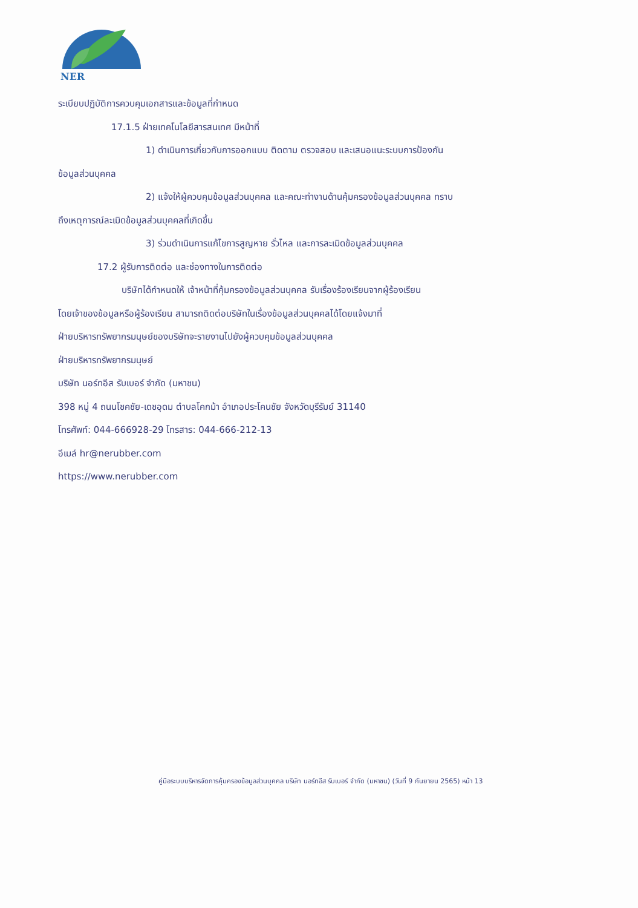NER
ระเบียบปฏิบัติการควบคุมเอกสารและข้อมูลที่กำหนด
17.1.5 ฝ่ายเทคโนโลยีสารสนเทศ มีหน้าที่
1) ดำเนินการเกี่ยวกับการออกแบบ ติดตาม ตรวจสอบ และเสนอแนะระบบการป้องกัน
ข้อมูลส่วนบุคคล
2) แจ้งให้ผู้ควบคุมข้อมูลส่วนบุคคล และคณะทำงานด้านคุ้มครองข้อมูลส่วนบุคคล ทราบ
ถึงเหตุการณ์ละเมิดข้อมูลส่วนบุคคลที่เกิดขึ้น
3) ร่วมดำเนินการแก้ไขการสูญหาย รั่วไหล และการละเมิดข้อมูลส่วนบุคคล
17.2 ผู้รับการติดต่อ และช่องทางในการติดต่อ
บริษัทได้กำหนดให้ เจ้าหน้าที่คุ้มครองข้อมูลส่วนบุคคล รับเรื่องร้องเรียนจากผู้ร้องเรียน
โดยเจ้าของข้อมูลหรือผู้ร้องเรียน สามารถติดต่อบริษัทในเรื่องข้อมูลส่วนบุคคลได้โดยแจ้งมาที่
ฝ่ายบริหารทรัพยากรมนุษย์ของบริษัทจะรายงานไปยังผู้ควบคุมข้อมูลส่วนบุคคล
ฝ่ายบริหารทรัพยากรมนุษย์
บริษัท นอร์ทอีส รับเบอร์ จำกัด (มหาชน)
398 หมู่ 4 ถนนโชคชัย-เดชอุดม ตำบลโคกม้า อำเภอประโคนชัย จังหวัดบุรีรัมย์ 31140
โทรศัพท์: 044-666928-29 โทรสาร: 044-666-212-13
อีเมล์ hr@nerubber.com
https://www.nerubber.com
คู่มือระบบบริหารจัดการคุ้มครองข้อมูลส่วนบุคคล บริษัท นอร์ทอีส รับเบอร์ จำกัด (มหาชน) (วันที่ 9 กันยายน 2565) หน้า 13